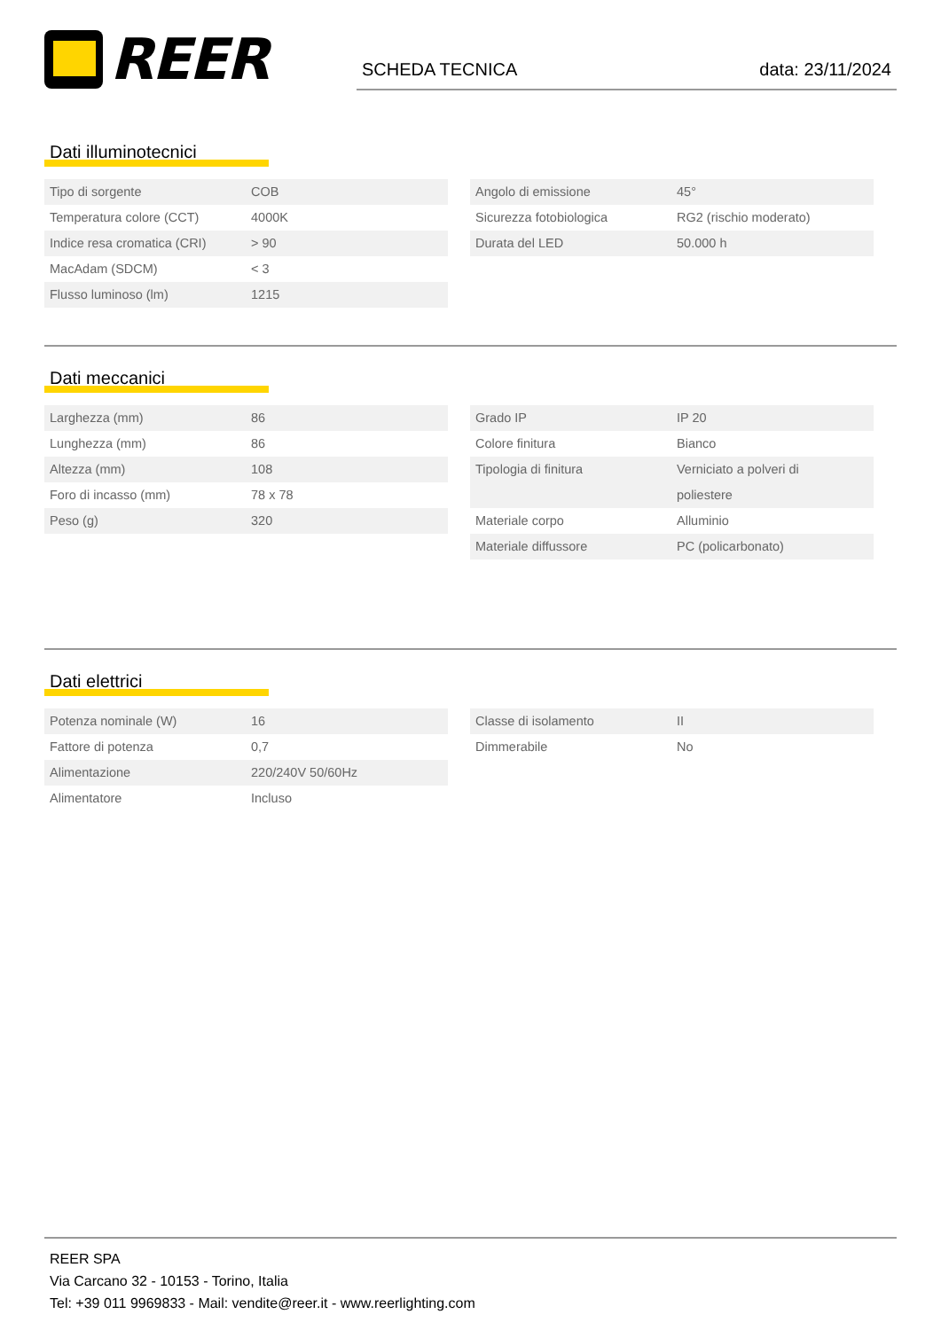REER
SCHEDA TECNICA data: 23/11/2024
Dati illuminotecnici
| Tipo di sorgente | COB |
| Temperatura colore (CCT) | 4000K |
| Indice resa cromatica (CRI) | > 90 |
| MacAdam (SDCM) | < 3 |
| Flusso luminoso (lm) | 1215 |
| Angolo di emissione | 45° |
| Sicurezza fotobiologica | RG2 (rischio moderato) |
| Durata del LED | 50.000 h |
Dati meccanici
| Larghezza (mm) | 86 |
| Lunghezza (mm) | 86 |
| Altezza (mm) | 108 |
| Foro di incasso (mm) | 78 x 78 |
| Peso (g) | 320 |
| Grado IP | IP 20 |
| Colore finitura | Bianco |
| Tipologia di finitura | Verniciato a polveri di poliestere |
| Materiale corpo | Alluminio |
| Materiale diffussore | PC (policarbonato) |
Dati elettrici
| Potenza nominale (W) | 16 |
| Fattore di potenza | 0,7 |
| Alimentazione | 220/240V 50/60Hz |
| Alimentatore | Incluso |
| Classe di isolamento | II |
| Dimmerabile | No |
REER SPA
Via Carcano 32 - 10153 - Torino, Italia
Tel: +39 011 9969833 - Mail: vendite@reer.it - www.reerlighting.com